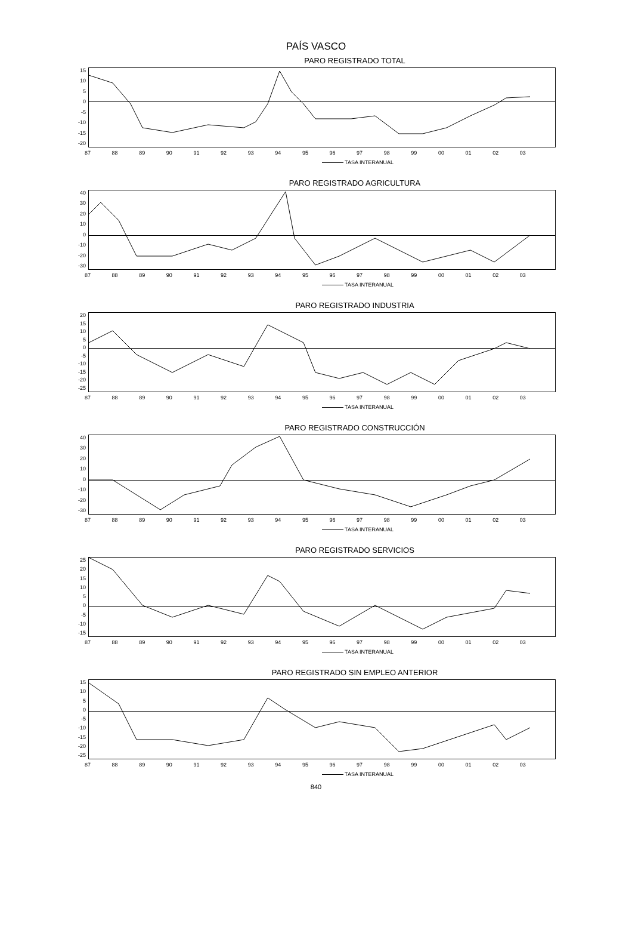PAÍS VASCO
PARO REGISTRADO TOTAL
15
10
5
0
-5
-10
-15
-20
87 88 89 90 91 92 93 94 95 96 97 98 99 00 01 02 03
TASA INTERANUAL
PARO REGISTRADO AGRICULTURA
40
30
20
10
0
-10
-20
-30
87 88 89 90 91 92 93 94 95 96 97 98 99 00 01 02 03
TASA INTERANUAL
PARO REGISTRADO INDUSTRIA
20
15
10
5
0
-5
-10
-15
-20
-25
87 88 89 90 91 92 93 94 95 96 97 98 99 00 01 02 03
TASA INTERANUAL
PARO REGISTRADO CONSTRUCCIÓN
40
30
20
10
0
-10
-20
-30
87 88 89 90 91 92 93 94 95 96 97 98 99 00 01 02 03
TASA INTERANUAL
PARO REGISTRADO SERVICIOS
25
20
15
10
5
0
-5
-10
-15
87 88 89 90 91 92 93 94 95 96 97 98 99 00 01 02 03
TASA INTERANUAL
PARO REGISTRADO SIN EMPLEO ANTERIOR
15
10
5
0
-5
-10
-15
-20
-25
87 88 89 90 91 92 93 94 95 96 97 98 99 00 01 02 03
TASA INTERANUAL
840